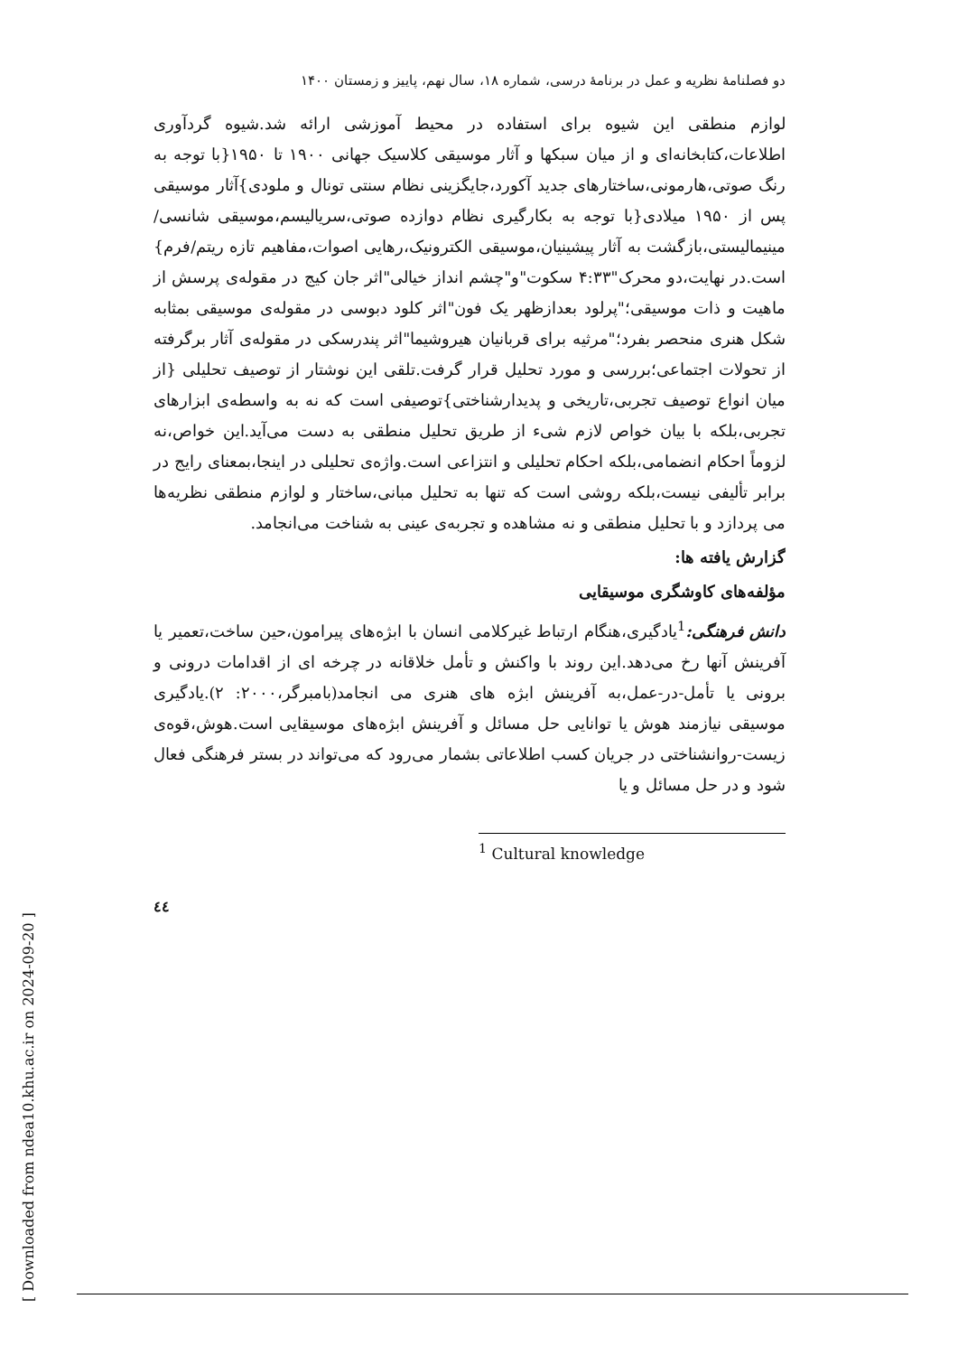دو فصلنامهٔ نظریه و عمل در برنامهٔ درسی، شماره ۱۸، سال نهم، پاییز و زمستان ۱۴۰۰
لوازم منطقی این شیوه برای استفاده در محیط آموزشی ارائه شد.شیوه گردآوری اطلاعات،کتابخانه‌ای و از میان سبکها و آثار موسیقی کلاسیک جهانی ۱۹۰۰ تا ۱۹۵۰{با توجه به رنگ صوتی،هارمونی،ساختارهای جدید آکورد،جایگزینی نظام سنتی تونال و ملودی}آثار موسیقی پس از ۱۹۵۰ میلادی{با توجه به بکارگیری نظام دوازده صوتی،سریالیسم،موسیقی شانسی/ مینیمالیستی،بازگشت به آثار پیشینیان،موسیقی الکترونیک،رهایی اصوات،مفاهیم تازه ریتم/فرم}است.در نهایت،دو محرک"۴:۳۳ سکوت"و"چشم انداز خیالی"اثر جان کیج در مقوله‌ی پرسش از ماهیت و ذات موسیقی؛"پرلود بعدازظهر یک فون"اثر کلود دبوسی در مقوله‌ی موسیقی بمثابه شکل هنری منحصر بفرد؛"مرثیه برای قربانیان هیروشیما"اثر پندرسکی در مقوله‌ی آثار برگرفته از تحولات اجتماعی؛بررسی و مورد تحلیل قرار گرفت.تلقی این نوشتار از توصیف تحلیلی {از میان انواع توصیف تجربی،تاریخی و پدیدارشناختی}توصیفی است که نه به واسطه‌ی ابزارهای تجربی،بلکه با بیان خواص لازم شیء از طریق تحلیل منطقی به دست می‌آید.این خواص،نه لزوماً احکام انضمامی،بلکه احکام تحلیلی و انتزاعی است.واژه‌ی تحلیلی در اینجا،بمعنای رایج در برابر تألیفی نیست،بلکه روشی است که تنها به تحلیل مبانی،ساختار و لوازم منطقی نظریه‌ها می پردازد و با تحلیل منطقی و نه مشاهده و تجربه‌ی عینی به شناخت می‌انجامد.
گزارش یافته ها:
مؤلفه‌های کاوشگری موسیقایی
دانش فرهنگی:<sup>1</sup>یادگیری،هنگام ارتباط غیرکلامی انسان با ابژه‌های پیرامون،حین ساخت،تعمیر یا آفرینش آنها رخ می‌دهد.این روند با واکنش و تأمل خلاقانه در چرخه ای از اقدامات درونی و برونی یا تأمل-در-عمل،به آفرینش ابژه های هنری می انجامد(بامبرگر،۲۰۰۰: ۲).یادگیری موسیقی نیازمند هوش یا توانایی حل مسائل و آفرینش ابژه‌های موسیقایی است.هوش،قوه‌ی زیست-روانشناختی در جریان کسب اطلاعاتی بشمار می‌رود که می‌تواند در بستر فرهنگی فعال شود و در حل مسائل و یا
<sup>1</sup> Cultural knowledge
٤٤
[ Downloaded from ndea10.khu.ac.ir on 2024-09-20 ]